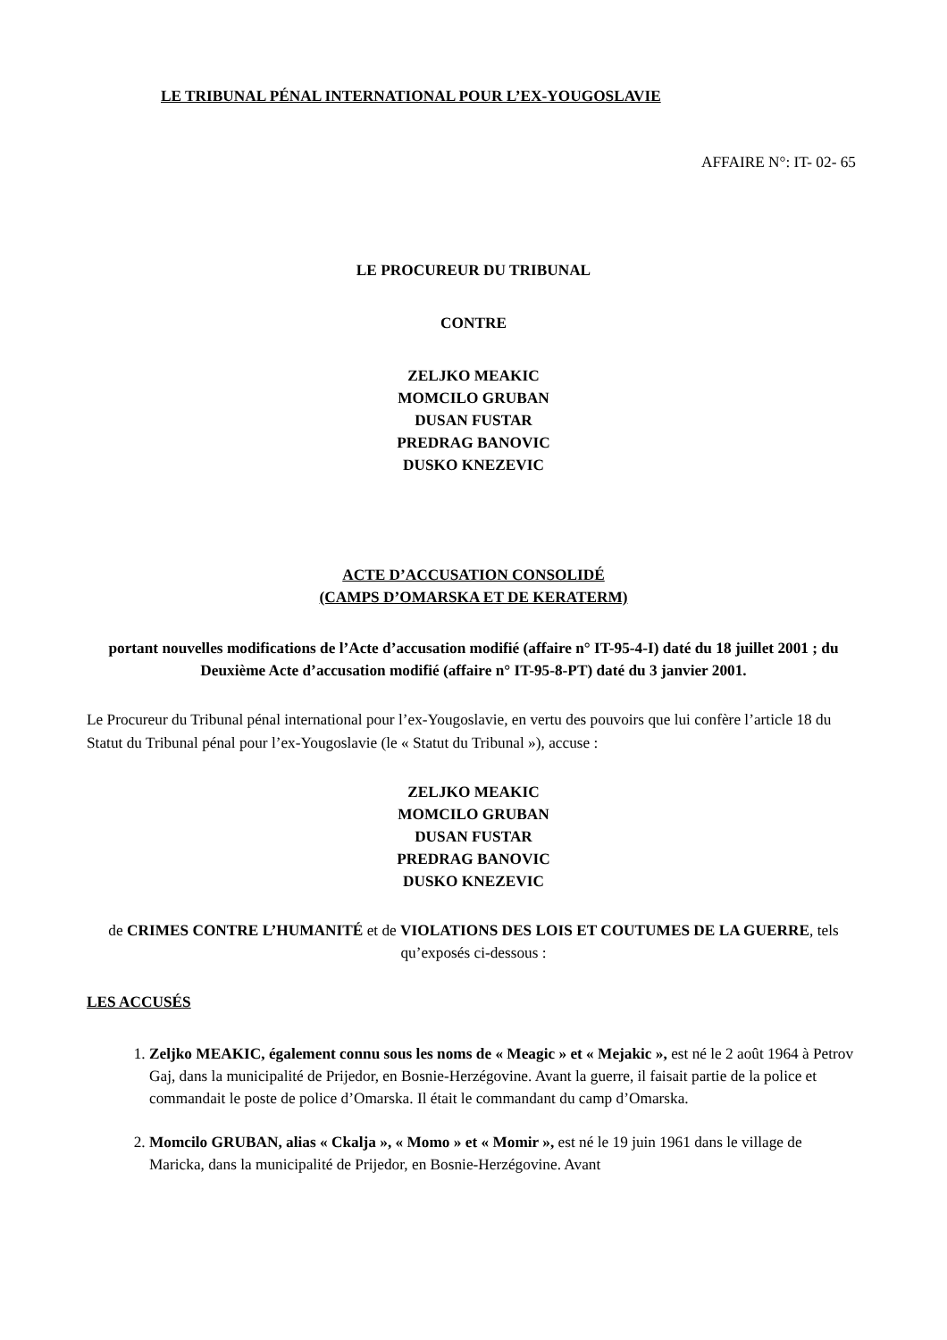LE TRIBUNAL PÉNAL INTERNATIONAL POUR L’EX-YOUGOSLAVIE
AFFAIRE N°: IT- 02- 65
LE PROCUREUR DU TRIBUNAL
CONTRE
ZELJKO MEAKIC
MOMCILO GRUBAN
DUSAN FUSTAR
PREDRAG BANOVIC
DUSKO KNEZEVIC
ACTE D’ACCUSATION CONSOLIDÉ
(CAMPS D’OMARSKA ET DE KERATERM)
portant nouvelles modifications de l’Acte d’accusation modifié (affaire n° IT-95-4-I) daté du 18 juillet 2001 ; du Deuxième Acte d’accusation modifié (affaire n° IT-95-8-PT) daté du 3 janvier 2001.
Le Procureur du Tribunal pénal international pour l’ex-Yougoslavie, en vertu des pouvoirs que lui confère l’article 18 du Statut du Tribunal pénal pour l’ex-Yougoslavie (le « Statut du Tribunal »), accuse :
ZELJKO MEAKIC
MOMCILO GRUBAN
DUSAN FUSTAR
PREDRAG BANOVIC
DUSKO KNEZEVIC
de CRIMES CONTRE L’HUMANITÉ et de VIOLATIONS DES LOIS ET COUTUMES DE LA GUERRE, tels qu’exposés ci-dessous :
LES ACCUSÉS
1. Zeljko MEAKIC, également connu sous les noms de « Meagic » et « Mejakic », est né le 2 août 1964 à Petrov Gaj, dans la municipalité de Prijedor, en Bosnie-Herzégovine. Avant la guerre, il faisait partie de la police et commandait le poste de police d’Omarska. Il était le commandant du camp d’Omarska.
2. Momcilo GRUBAN, alias « Ckalja », « Momo » et « Momir », est né le 19 juin 1961 dans le village de Maricka, dans la municipalité de Prijedor, en Bosnie-Herzégovine. Avant